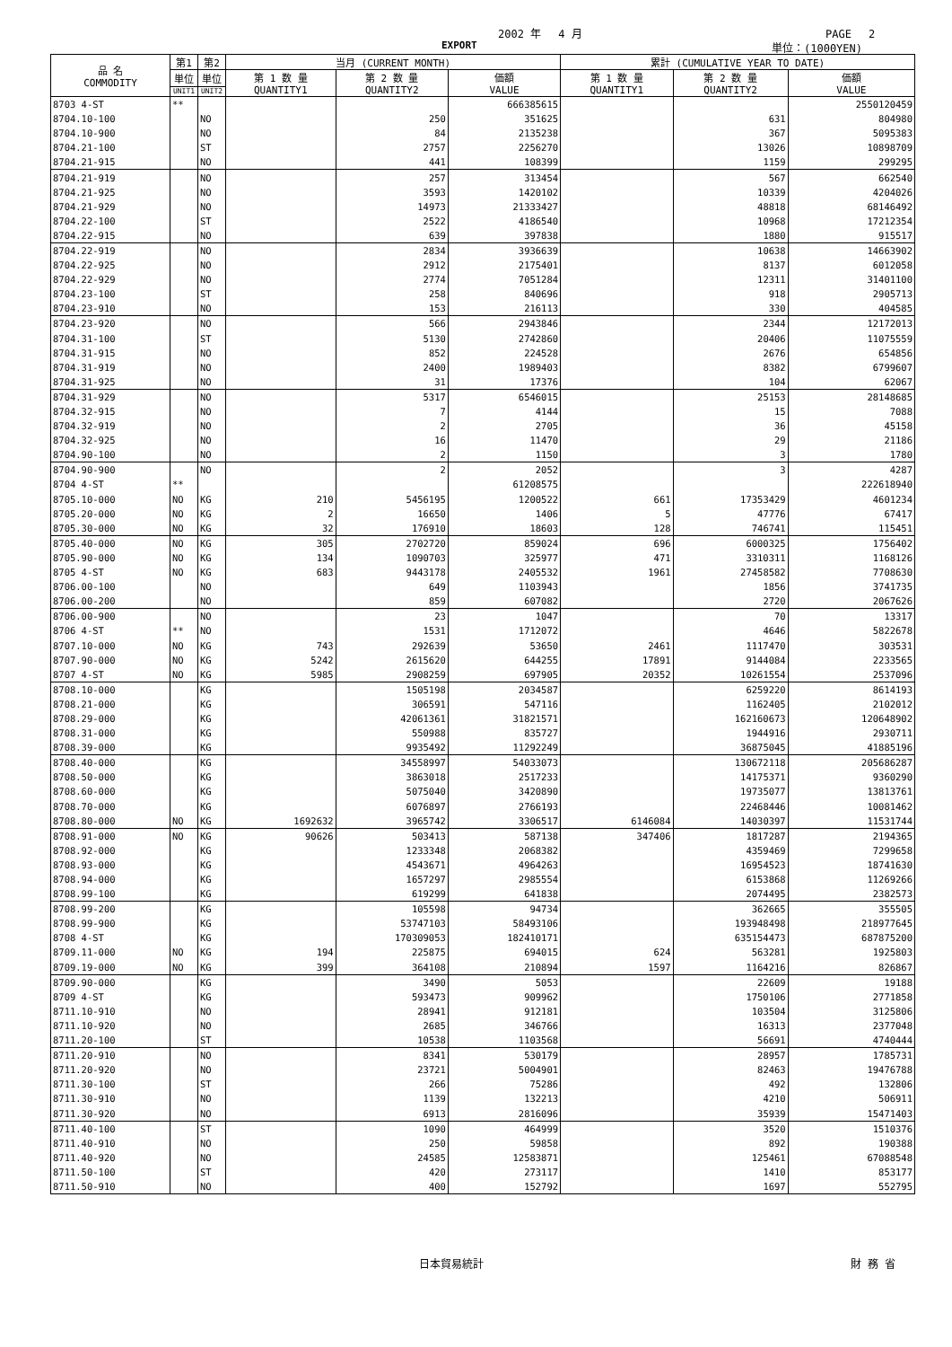2002 年　 4 月 PAGE　 2
EXPORT 単位：(1000YEN)
| 品 名 COMMODITY | 第1 | 第2 | 当月 (CURRENT MONTH) | | | 累計 (CUMULATIVE YEAR TO DATE) | | |
| --- | --- | --- | --- | --- | --- | --- | --- | --- |
| | 単位 | 単位 | 第 1 数 量 QUANTITY1 | 第 2 数 量 QUANTITY2 | 価額 VALUE | 第 1 数 量 QUANTITY1 | 第 2 数 量 QUANTITY2 | 価額 VALUE |
| | UNIT1 | UNIT2 | | | | | | |
| 8703 4-ST | ** | | | | 666385615 | | | 2550120459 |
| 8704.10-100 | | NO | | 250 | 351625 | | 631 | 804980 |
| 8704.10-900 | | NO | | 84 | 2135238 | | 367 | 5095383 |
| 8704.21-100 | | ST | | 2757 | 2256270 | | 13026 | 10898709 |
| 8704.21-915 | | NO | | 441 | 108399 | | 1159 | 299295 |
| 8704.21-919 | | NO | | 257 | 313454 | | 567 | 662540 |
| 8704.21-925 | | NO | | 3593 | 1420102 | | 10339 | 4204026 |
| 8704.21-929 | | NO | | 14973 | 21333427 | | 48818 | 68146492 |
| 8704.22-100 | | ST | | 2522 | 4186540 | | 10968 | 17212354 |
| 8704.22-915 | | NO | | 639 | 397838 | | 1880 | 915517 |
| 8704.22-919 | | NO | | 2834 | 3936639 | | 10638 | 14663902 |
| 8704.22-925 | | NO | | 2912 | 2175401 | | 8137 | 6012058 |
| 8704.22-929 | | NO | | 2774 | 7051284 | | 12311 | 31401100 |
| 8704.23-100 | | ST | | 258 | 840696 | | 918 | 2905713 |
| 8704.23-910 | | NO | | 153 | 216113 | | 330 | 404585 |
| 8704.23-920 | | NO | | 566 | 2943846 | | 2344 | 12172013 |
| 8704.31-100 | | ST | | 5130 | 2742860 | | 20406 | 11075559 |
| 8704.31-915 | | NO | | 852 | 224528 | | 2676 | 654856 |
| 8704.31-919 | | NO | | 2400 | 1989403 | | 8382 | 6799607 |
| 8704.31-925 | | NO | | 31 | 17376 | | 104 | 62067 |
| 8704.31-929 | | NO | | 5317 | 6546015 | | 25153 | 28148685 |
| 8704.32-915 | | NO | | 7 | 4144 | | 15 | 7088 |
| 8704.32-919 | | NO | | 2 | 2705 | | 36 | 45158 |
| 8704.32-925 | | NO | | 16 | 11470 | | 29 | 21186 |
| 8704.90-100 | | NO | | 2 | 1150 | | 3 | 1780 |
| 8704.90-900 | | NO | | 2 | 2052 | | 3 | 4287 |
| 8704 4-ST | ** | | | | 61208575 | | | 222618940 |
| 8705.10-000 | NO | KG | 210 | 5456195 | 1200522 | 661 | 17353429 | 4601234 |
| 8705.20-000 | NO | KG | 2 | 16650 | 1406 | 5 | 47776 | 67417 |
| 8705.30-000 | NO | KG | 32 | 176910 | 18603 | 128 | 746741 | 115451 |
| 8705.40-000 | NO | KG | 305 | 2702720 | 859024 | 696 | 6000325 | 1756402 |
| 8705.90-000 | NO | KG | 134 | 1090703 | 325977 | 471 | 3310311 | 1168126 |
| 8705 4-ST | NO | KG | 683 | 9443178 | 2405532 | 1961 | 27458582 | 7708630 |
| 8706.00-100 | | NO | | 649 | 1103943 | | 1856 | 3741735 |
| 8706.00-200 | | NO | | 859 | 607082 | | 2720 | 2067626 |
| 8706.00-900 | | NO | | 23 | 1047 | | 70 | 13317 |
| 8706 4-ST | ** | NO | | 1531 | 1712072 | | 4646 | 5822678 |
| 8707.10-000 | NO | KG | 743 | 292639 | 53650 | 2461 | 1117470 | 303531 |
| 8707.90-000 | NO | KG | 5242 | 2615620 | 644255 | 17891 | 9144084 | 2233565 |
| 8707 4-ST | NO | KG | 5985 | 2908259 | 697905 | 20352 | 10261554 | 2537096 |
| 8708.10-000 | | KG | | 1505198 | 2034587 | | 6259220 | 8614193 |
| 8708.21-000 | | KG | | 306591 | 547116 | | 1162405 | 2102012 |
| 8708.29-000 | | KG | | 42061361 | 31821571 | | 162160673 | 120648902 |
| 8708.31-000 | | KG | | 550988 | 835727 | | 1944916 | 2930711 |
| 8708.39-000 | | KG | | 9935492 | 11292249 | | 36875045 | 41885196 |
| 8708.40-000 | | KG | | 34558997 | 54033073 | | 130672118 | 205686287 |
| 8708.50-000 | | KG | | 3863018 | 2517233 | | 14175371 | 9360290 |
| 8708.60-000 | | KG | | 5075040 | 3420890 | | 19735077 | 13813761 |
| 8708.70-000 | | KG | | 6076897 | 2766193 | | 22468446 | 10081462 |
| 8708.80-000 | NO | KG | 1692632 | 3965742 | 3306517 | 6146084 | 14030397 | 11531744 |
| 8708.91-000 | NO | KG | 90626 | 503413 | 587138 | 347406 | 1817287 | 2194365 |
| 8708.92-000 | | KG | | 1233348 | 2068382 | | 4359469 | 7299658 |
| 8708.93-000 | | KG | | 4543671 | 4964263 | | 16954523 | 18741630 |
| 8708.94-000 | | KG | | 1657297 | 2985554 | | 6153868 | 11269266 |
| 8708.99-100 | | KG | | 619299 | 641838 | | 2074495 | 2382573 |
| 8708.99-200 | | KG | | 105598 | 94734 | | 362665 | 355505 |
| 8708.99-900 | | KG | | 53747103 | 58493106 | | 193948498 | 218977645 |
| 8708 4-ST | | KG | | 170309053 | 182410171 | | 635154473 | 687875200 |
| 8709.11-000 | NO | KG | 194 | 225875 | 694015 | 624 | 563281 | 1925803 |
| 8709.19-000 | NO | KG | 399 | 364108 | 210894 | 1597 | 1164216 | 826867 |
| 8709.90-000 | | KG | | 3490 | 5053 | | 22609 | 19188 |
| 8709 4-ST | | KG | | 593473 | 909962 | | 1750106 | 2771858 |
| 8711.10-910 | | NO | | 28941 | 912181 | | 103504 | 3125806 |
| 8711.10-920 | | NO | | 2685 | 346766 | | 16313 | 2377048 |
| 8711.20-100 | | ST | | 10538 | 1103568 | | 56691 | 4740444 |
| 8711.20-910 | | NO | | 8341 | 530179 | | 28957 | 1785731 |
| 8711.20-920 | | NO | | 23721 | 5004901 | | 82463 | 19476788 |
| 8711.30-100 | | ST | | 266 | 75286 | | 492 | 132806 |
| 8711.30-910 | | NO | | 1139 | 132213 | | 4210 | 506911 |
| 8711.30-920 | | NO | | 6913 | 2816096 | | 35939 | 15471403 |
| 8711.40-100 | | ST | | 1090 | 464999 | | 3520 | 1510376 |
| 8711.40-910 | | NO | | 250 | 59858 | | 892 | 190388 |
| 8711.40-920 | | NO | | 24585 | 12583871 | | 125461 | 67088548 |
| 8711.50-100 | | ST | | 420 | 273117 | | 1410 | 853177 |
| 8711.50-910 | | NO | | 400 | 152792 | | 1697 | 552795 |
日本貿易統計 財 務 省